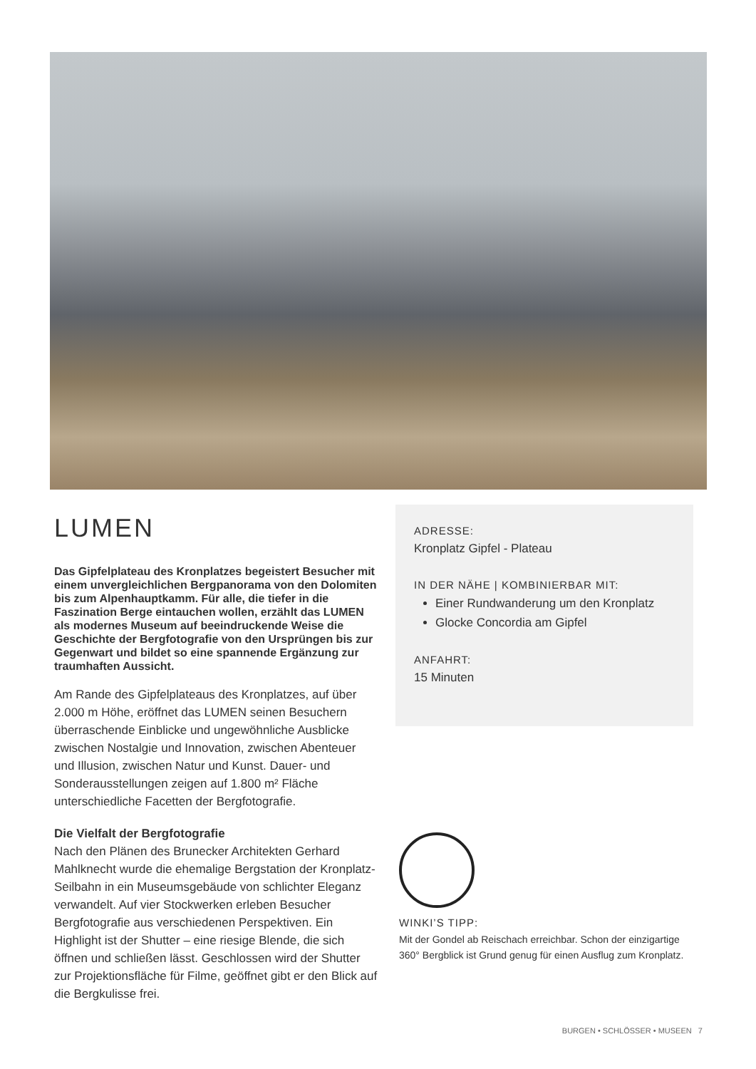LUMEN
Das Gipfelplateau des Kronplatzes begeistert Besucher mit einem unvergleichlichen Bergpanorama von den Dolomiten bis zum Alpenhauptkamm. Für alle, die tiefer in die Faszination Berge eintauchen wollen, erzählt das LUMEN als modernes Museum auf beeindruckende Weise die Geschichte der Bergfotografie von den Ursprüngen bis zur Gegenwart und bildet so eine spannende Ergänzung zur traumhaften Aussicht.
Am Rande des Gipfelplateaus des Kronplatzes, auf über 2.000 m Höhe, eröffnet das LUMEN seinen Besuchern überraschende Einblicke und ungewöhnliche Ausblicke zwischen Nostalgie und Innovation, zwischen Abenteuer und Illusion, zwischen Natur und Kunst. Dauer- und Sonderausstellungen zeigen auf 1.800 m² Fläche unterschiedliche Facetten der Bergfotografie.
Die Vielfalt der Bergfotografie
Nach den Plänen des Brunecker Architekten Gerhard Mahlknecht wurde die ehemalige Bergstation der Kronplatz-Seilbahn in ein Museumsgebäude von schlichter Eleganz verwandelt. Auf vier Stockwerken erleben Besucher Bergfotografie aus verschiedenen Perspektiven. Ein Highlight ist der Shutter – eine riesige Blende, die sich öffnen und schließen lässt. Geschlossen wird der Shutter zur Projektionsfläche für Filme, geöffnet gibt er den Blick auf die Bergkulisse frei.
ADRESSE:
Kronplatz Gipfel - Plateau
IN DER NÄHE | KOMBINIERBAR MIT:
Einer Rundwanderung um den Kronplatz
Glocke Concordia am Gipfel
ANFAHRT:
15 Minuten
WINKI’S TIPP:
Mit der Gondel ab Reischach erreichbar. Schon der einzigartige 360° Bergblick ist Grund genug für einen Ausflug zum Kronplatz.
BURGEN • SCHLÖSSER • MUSEEN 7